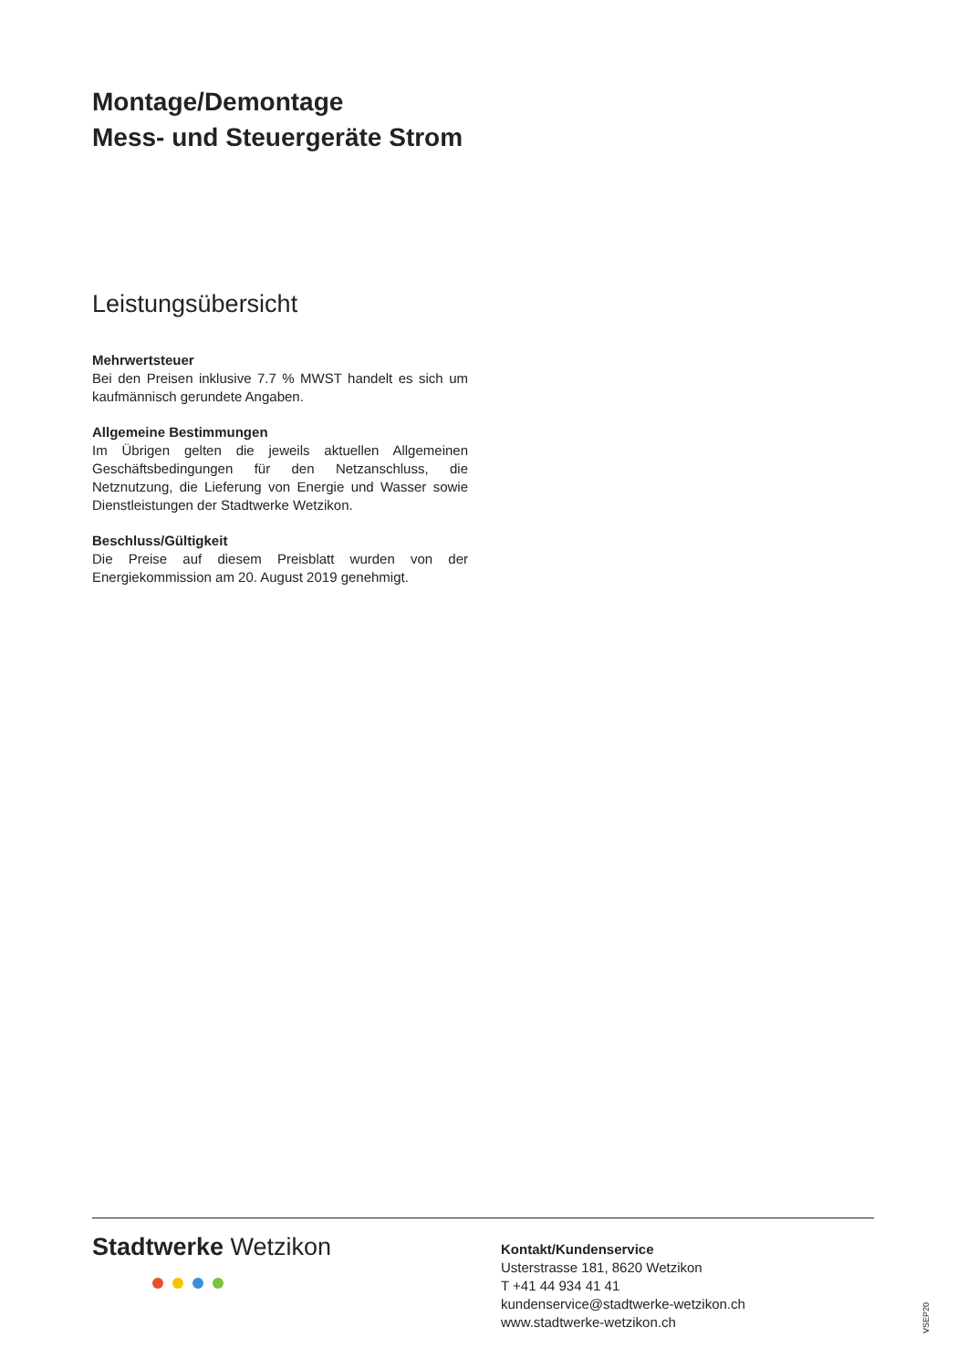Montage/Demontage
Mess- und Steuergeräte Strom
Leistungsübersicht
Mehrwertsteuer
Bei den Preisen inklusive 7.7 % MWST handelt es sich um kaufmännisch gerundete Angaben.
Allgemeine Bestimmungen
Im Übrigen gelten die jeweils aktuellen Allgemeinen Geschäftsbedingungen für den Netzanschluss, die Netznutzung, die Lieferung von Energie und Wasser sowie Dienstleistungen der Stadtwerke Wetzikon.
Beschluss/Gültigkeit
Die Preise auf diesem Preisblatt wurden von der Energiekommission am 20. August 2019 genehmigt.
Stadtwerke Wetzikon
Kontakt/Kundenservice
Usterstrasse 181, 8620 Wetzikon
T +41 44 934 41 41
kundenservice@stadtwerke-wetzikon.ch
www.stadtwerke-wetzikon.ch
VSEP20